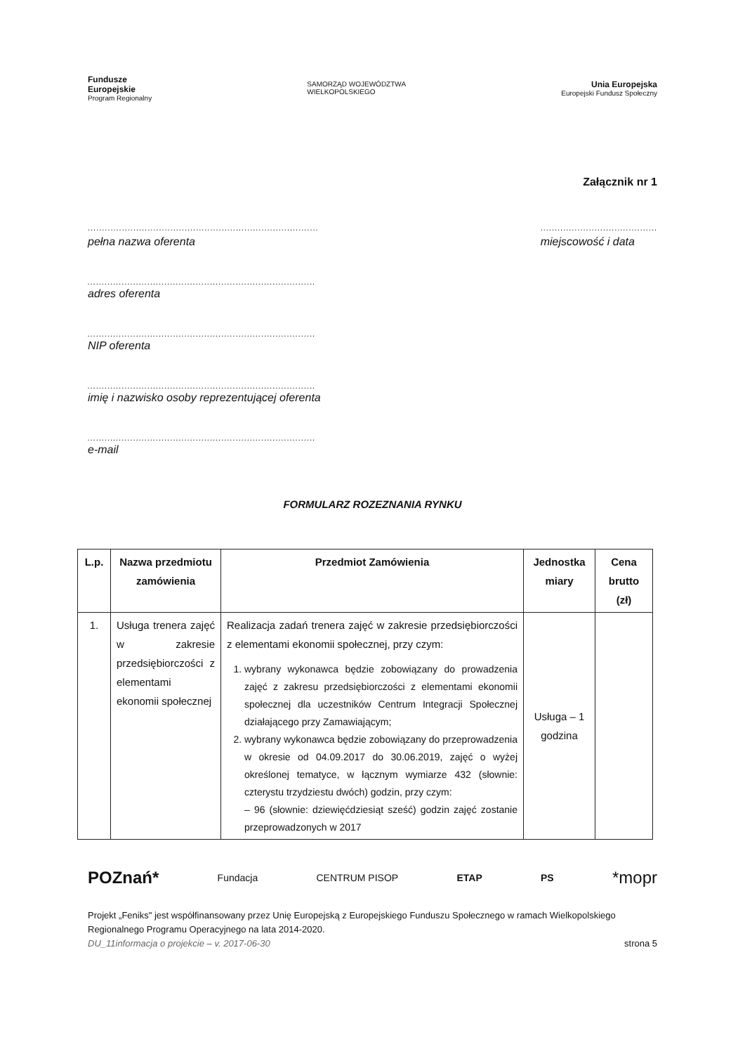Fundusze
Europejskie
Program Regionalny
SAMORZĄD WOJEWÓDZTWA
WIELKOPOLSKIEGO
Unia Europejska
Europejski Fundusz Społeczny
Załącznik nr 1
.................................................................................
pełna nazwa oferenta
.........................................
miejscowość i data
................................................................................
adres oferenta
................................................................................
NIP oferenta
................................................................................
imię i nazwisko osoby reprezentującej oferenta
................................................................................
e-mail
FORMULARZ ROZEZNANIA RYNKU
| L.p. | Nazwa przedmiotu zamówienia | Przedmiot Zamówienia | Jednostka miary | Cena brutto (zł) |
| --- | --- | --- | --- | --- |
| 1. | Usługa trenera zajęć w zakresie przedsiębiorczości z elementami ekonomii społecznej | Realizacja zadań trenera zajęć w zakresie przedsiębiorczości z elementami ekonomii społecznej, przy czym: 1. wybrany wykonawca będzie zobowiązany do prowadzenia zajęć z zakresu przedsiębiorczości z elementami ekonomii społecznej dla uczestników Centrum Integracji Społecznej działającego przy Zamawiającym; 2. wybrany wykonawca będzie zobowiązany do przeprowadzenia w okresie od 04.09.2017 do 30.06.2019, zajęć o wyżej określonej tematyce, w łącznym wymiarze 432 (słownie: czterystu trzydziestu dwóch) godzin, przy czym: – 96 (słownie: dziewięćdziesiąt sześć) godzin zajęć zostanie przeprowadzonych w 2017 | Usługa – 1 godzina | |
POZnań* Fundacja CENTRUM PISOP ETAP PS *mopr
Projekt „Feniks" jest współfinansowany przez Unię Europejską z Europejskiego Funduszu Społecznego w ramach Wielkopolskiego Regionalnego Programu Operacyjnego na lata 2014-2020.
DU_11informacja o projekcie – v. 2017-06-30 strona 5